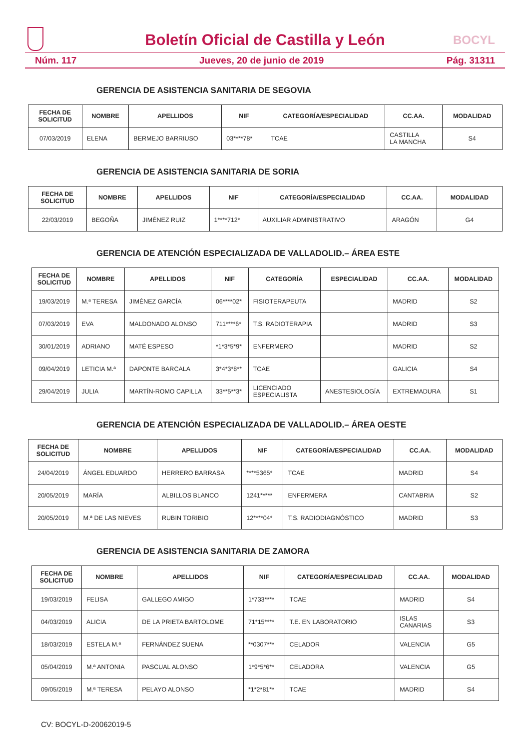Boletín Oficial de Castilla y León
BOCYL
Núm. 117 Jueves, 20 de junio de 2019 Pág. 31311
GERENCIA DE ASISTENCIA SANITARIA DE SEGOVIA
| FECHA DE SOLICITUD | NOMBRE | APELLIDOS | NIF | CATEGORÍA/ESPECIALIDAD | CC.AA. | MODALIDAD |
| --- | --- | --- | --- | --- | --- | --- |
| 07/03/2019 | ELENA | BERMEJO BARRIUSO | 03****78* | TCAE | CASTILLA LA MANCHA | S4 |
GERENCIA DE ASISTENCIA SANITARIA DE SORIA
| FECHA DE SOLICITUD | NOMBRE | APELLIDOS | NIF | CATEGORÍA/ESPECIALIDAD | CC.AA. | MODALIDAD |
| --- | --- | --- | --- | --- | --- | --- |
| 22/03/2019 | BEGOÑA | JIMÉNEZ RUIZ | 1****712* | AUXILIAR ADMINISTRATIVO | ARAGÓN | G4 |
GERENCIA DE ATENCIÓN ESPECIALIZADA DE VALLADOLID.– ÁREA ESTE
| FECHA DE SOLICITUD | NOMBRE | APELLIDOS | NIF | CATEGORÍA | ESPECIALIDAD | CC.AA. | MODALIDAD |
| --- | --- | --- | --- | --- | --- | --- | --- |
| 19/03/2019 | M.ª TERESA | JIMÉNEZ GARCÍA | 06****02* | FISIOTERAPEUTA | | MADRID | S2 |
| 07/03/2019 | EVA | MALDONADO ALONSO | 711****6* | T.S. RADIOTERAPIA | | MADRID | S3 |
| 30/01/2019 | ADRIANO | MATÉ ESPESO | *1*3*5*9* | ENFERMERO | | MADRID | S2 |
| 09/04/2019 | LETICIA M.ª | DAPONTE BARCALA | 3*4*3*8** | TCAE | | GALICIA | S4 |
| 29/04/2019 | JULIA | MARTÍN-ROMO CAPILLA | 33**5**3* | LICENCIADO ESPECIALISTA | ANESTESIOLOGÍA | EXTREMADURA | S1 |
GERENCIA DE ATENCIÓN ESPECIALIZADA DE VALLADOLID.– ÁREA OESTE
| FECHA DE SOLICITUD | NOMBRE | APELLIDOS | NIF | CATEGORÍA/ESPECIALIDAD | CC.AA. | MODALIDAD |
| --- | --- | --- | --- | --- | --- | --- |
| 24/04/2019 | ÁNGEL EDUARDO | HERRERO BARRASA | ****5365* | TCAE | MADRID | S4 |
| 20/05/2019 | MARÍA | ALBILLOS BLANCO | 1241***** | ENFERMERA | CANTABRIA | S2 |
| 20/05/2019 | M.ª DE LAS NIEVES | RUBIN TORIBIO | 12****04* | T.S. RADIODIAGNÓSTICO | MADRID | S3 |
GERENCIA DE ASISTENCIA SANITARIA DE ZAMORA
| FECHA DE SOLICITUD | NOMBRE | APELLIDOS | NIF | CATEGORÍA/ESPECIALIDAD | CC.AA. | MODALIDAD |
| --- | --- | --- | --- | --- | --- | --- |
| 19/03/2019 | FELISA | GALLEGO AMIGO | 1*733**** | TCAE | MADRID | S4 |
| 04/03/2019 | ALICIA | DE LA PRIETA BARTOLOME | 71*15**** | T.E. EN LABORATORIO | ISLAS CANARIAS | S3 |
| 18/03/2019 | ESTELA M.ª | FERNÁNDEZ SUENA | **0307*** | CELADOR | VALENCIA | G5 |
| 05/04/2019 | M.ª ANTONIA | PASCUAL ALONSO | 1*9*5*6** | CELADORA | VALENCIA | G5 |
| 09/05/2019 | M.ª TERESA | PELAYO ALONSO | *1*2*81** | TCAE | MADRID | S4 |
CV: BOCYL-D-20062019-5